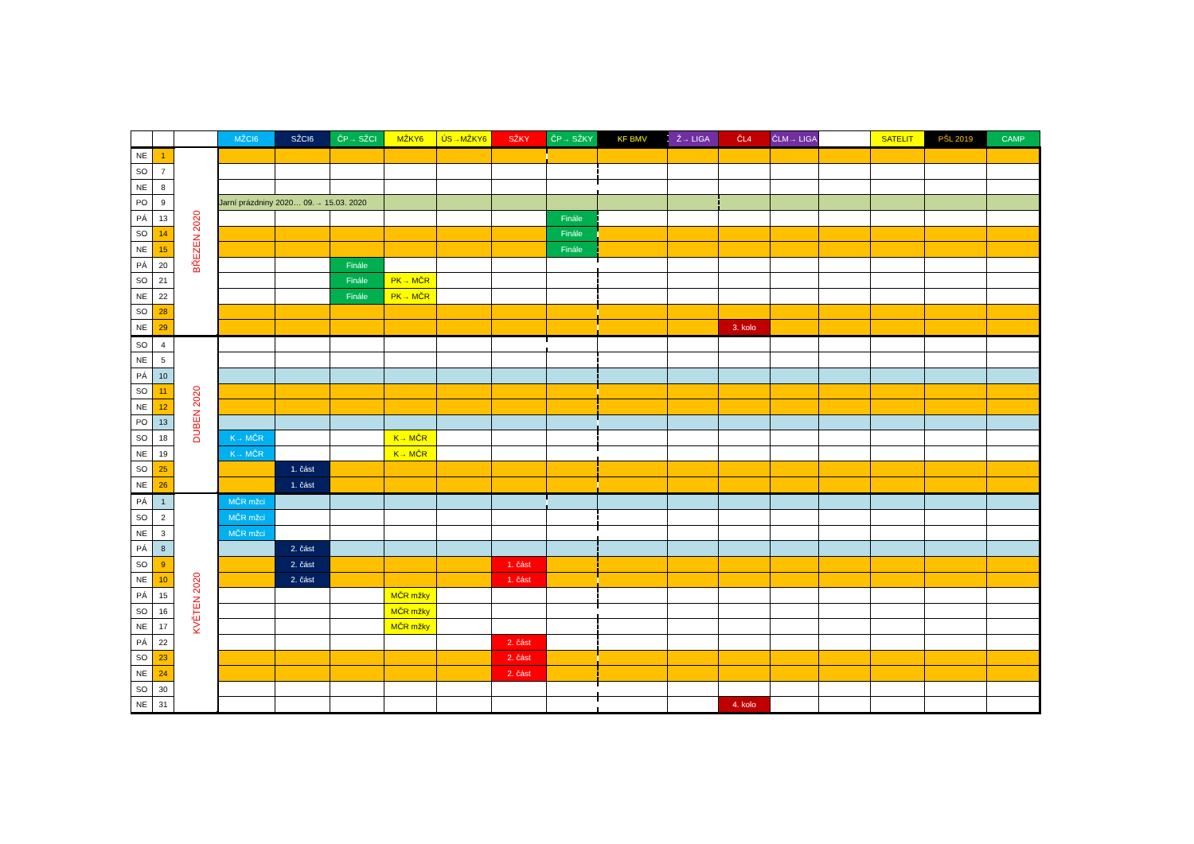| | | | MŽCI6 | SŽCI6 | ČP→ SŽCI | MŽKY6 | ÚS→MŽKY6 | SŽKY | ČP→ SŽKY | KF BMV | Ž→ LIGA | ČL4 | ČLM→ LIGA | | SATELIT | PŠL 2019 | CAMP |
| --- | --- | --- | --- | --- | --- | --- | --- | --- | --- | --- | --- | --- | --- | --- | --- | --- | --- |
| NE | 1 | BŘEZEN 2020 | | | | | | | | | | | | | | | |
| SO | 7 | | | | | | | | | | | | | | | | |
| NE | 8 | | | | | | | | | | | | | | | | |
| PO | 9 | | Jarní prázdniny 2020… 09.→ 15.03. 2020 | | | | | | | | | | | | | | |
| PÁ | 13 | | | | | | | | Finále | | | | | | | | |
| SO | 14 | | | | | | | | Finále | | | | | | | | |
| NE | 15 | | | | | | | | Finále | | | | | | | | |
| PÁ | 20 | | | | Finále | | | | | | | | | | | | |
| SO | 21 | | | | Finále | PK→ MČR | | | | | | | | | | | |
| NE | 22 | | | | Finále | PK→ MČR | | | | | | | | | | | |
| SO | 28 | | | | | | | | | | | | | | | | |
| NE | 29 | | | | | | | | | | | 3. kolo | | | | | |
| SO | 4 | DUBEN 2020 | | | | | | | | | | | | | | | |
| NE | 5 | | | | | | | | | | | | | | | | |
| PÁ | 10 | | | | | | | | | | | | | | | | |
| SO | 11 | | | | | | | | | | | | | | | | |
| NE | 12 | | | | | | | | | | | | | | | | |
| PO | 13 | | | | | | | | | | | | | | | | |
| SO | 18 | | K→ MČR | | | K→ MČR | | | | | | | | | | | |
| NE | 19 | | K→ MČR | | | K→ MČR | | | | | | | | | | | |
| SO | 25 | | | 1. část | | | | | | | | | | | | | |
| NE | 26 | | | 1. část | | | | | | | | | | | | | |
| PÁ | 1 | KVĚTEN 2020 | MČR mžci | | | | | | | | | | | | | | |
| SO | 2 | | MČR mžci | | | | | | | | | | | | | | |
| NE | 3 | | MČR mžci | | | | | | | | | | | | | | |
| PÁ | 8 | | | 2. část | | | | | | | | | | | | | |
| SO | 9 | | | 2. část | | | | 1. část | | | | | | | | | |
| NE | 10 | | | 2. část | | | | 1. část | | | | | | | | | |
| PÁ | 15 | | | | | MČR mžky | | | | | | | | | | | |
| SO | 16 | | | | | MČR mžky | | | | | | | | | | | |
| NE | 17 | | | | | MČR mžky | | | | | | | | | | | |
| PÁ | 22 | | | | | | | 2. část | | | | | | | | | |
| SO | 23 | | | | | | | 2. část | | | | | | | | | |
| NE | 24 | | | | | | | 2. část | | | | | | | | | |
| SO | 30 | | | | | | | | | | | | | | | | |
| NE | 31 | | | | | | | | | | | 4. kolo | | | | | |